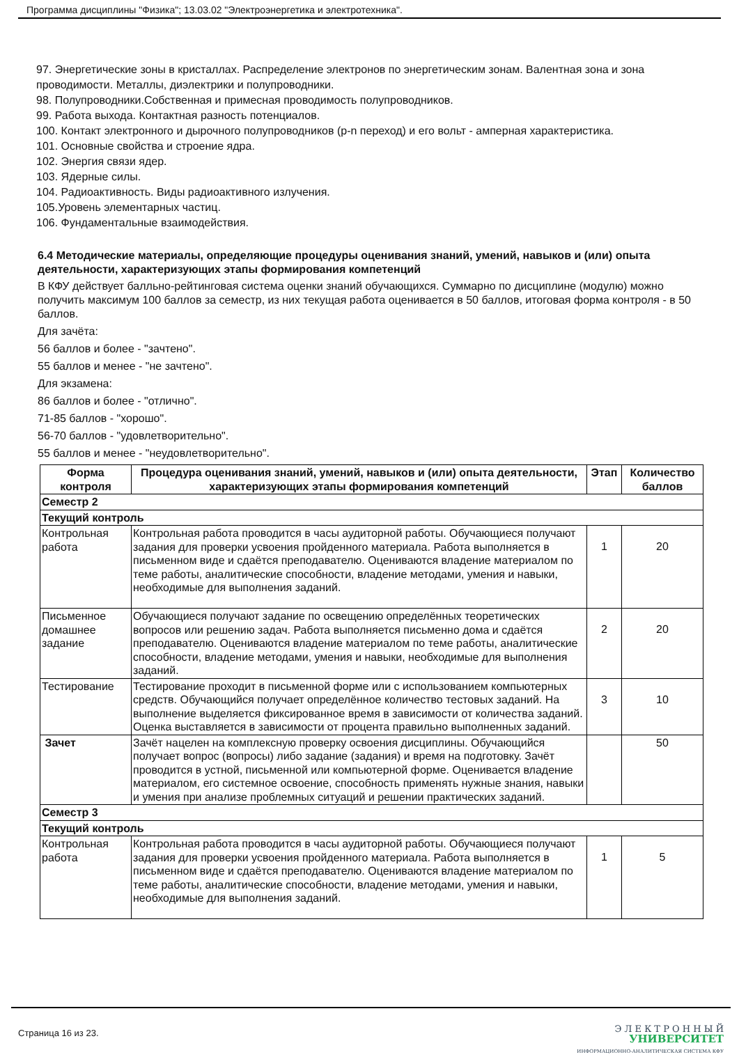Программа дисциплины "Физика"; 13.03.02 "Электроэнергетика и электротехника".
97. Энергетические зоны в кристаллах. Распределение электронов по энергетическим зонам. Валентная зона и зона проводимости. Металлы, диэлектрики и полупроводники.
98. Полупроводники.Собственная и примесная проводимость полупроводников.
99. Работа выхода. Контактная разность потенциалов.
100. Контакт электронного и дырочного полупроводников (p-n переход) и его вольт - амперная характеристика.
101. Основные свойства и строение ядра.
102. Энергия связи ядер.
103. Ядерные силы.
104. Радиоактивность. Виды радиоактивного излучения.
105.Уровень элементарных частиц.
106. Фундаментальные взаимодействия.
6.4 Методические материалы, определяющие процедуры оценивания знаний, умений, навыков и (или) опыта деятельности, характеризующих этапы формирования компетенций
В КФУ действует балльно-рейтинговая система оценки знаний обучающихся. Суммарно по дисциплине (модулю) можно получить максимум 100 баллов за семестр, из них текущая работа оценивается в 50 баллов, итоговая форма контроля - в 50 баллов.
Для зачёта:
56 баллов и более - "зачтено".
55 баллов и менее - "не зачтено".
Для экзамена:
86 баллов и более - "отлично".
71-85 баллов - "хорошо".
56-70 баллов - "удовлетворительно".
55 баллов и менее - "неудовлетворительно".
| Форма контроля | Процедура оценивания знаний, умений, навыков и (или) опыта деятельности, характеризующих этапы формирования компетенций | Этап | Количество баллов |
| --- | --- | --- | --- |
| Семестр 2 | | | |
| Текущий контроль | | | |
| Контрольная работа | Контрольная работа проводится в часы аудиторной работы. Обучающиеся получают задания для проверки усвоения пройденного материала. Работа выполняется в письменном виде и сдаётся преподавателю. Оцениваются владение материалом по теме работы, аналитические способности, владение методами, умения и навыки, необходимые для выполнения заданий. | 1 | 20 |
| Письменное домашнее задание | Обучающиеся получают задание по освещению определённых теоретических вопросов или решению задач. Работа выполняется письменно дома и сдаётся преподавателю. Оцениваются владение материалом по теме работы, аналитические способности, владение методами, умения и навыки, необходимые для выполнения заданий. | 2 | 20 |
| Тестирование | Тестирование проходит в письменной форме или с использованием компьютерных средств. Обучающийся получает определённое количество тестовых заданий. На выполнение выделяется фиксированное время в зависимости от количества заданий. Оценка выставляется в зависимости от процента правильно выполненных заданий. | 3 | 10 |
| Зачет | Зачёт нацелен на комплексную проверку освоения дисциплины. Обучающийся получает вопрос (вопросы) либо задание (задания) и время на подготовку. Зачёт проводится в устной, письменной или компьютерной форме. Оценивается владение материалом, его системное освоение, способность применять нужные знания, навыки и умения при анализе проблемных ситуаций и решении практических заданий. | | 50 |
| Семестр 3 | | | |
| Текущий контроль | | | |
| Контрольная работа | Контрольная работа проводится в часы аудиторной работы. Обучающиеся получают задания для проверки усвоения пройденного материала. Работа выполняется в письменном виде и сдаётся преподавателю. Оцениваются владение материалом по теме работы, аналитические способности, владение методами, умения и навыки, необходимые для выполнения заданий. | 1 | 5 |
Страница 16 из 23.
Э Л Е К Т Р О Н Н Ы Й
УНИВЕРСИТЕТ
ИНФОРМАЦИОННО-АНАЛИТИЧЕСКАЯ СИСТЕМА КФУ